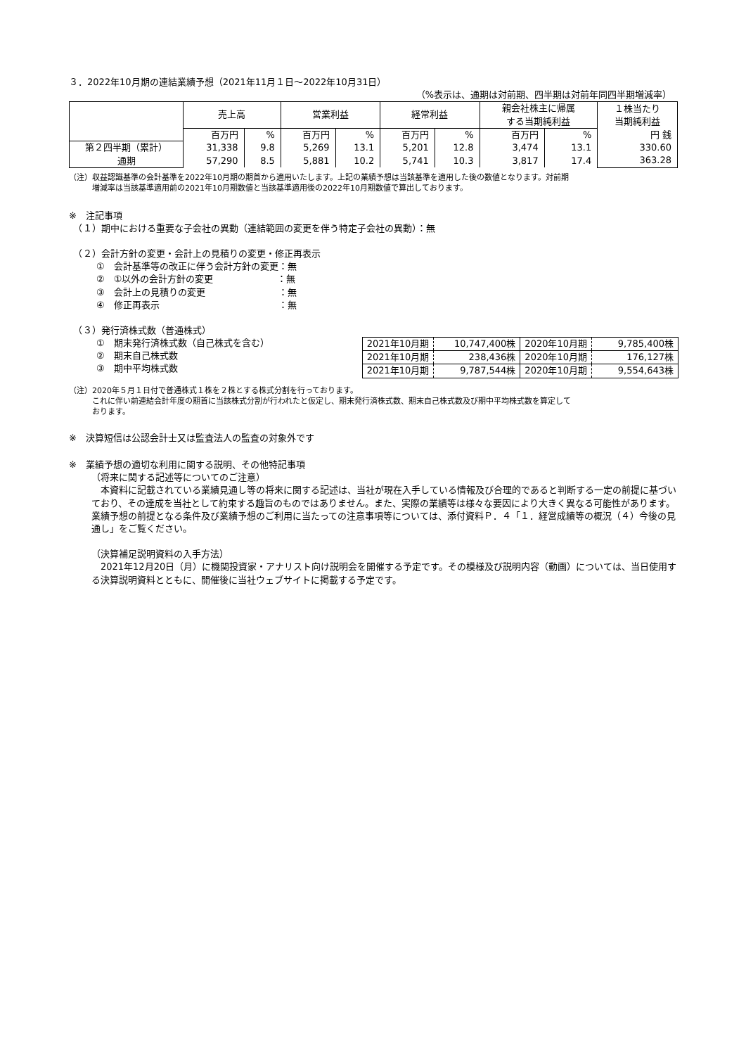３．2022年10月期の連結業績予想（2021年11月１日～2022年10月31日）
（%表示は、通期は対前期、四半期は対前年同四半期増減率）
| | 売上高 | | 営業利益 | | 経常利益 | | 親会社株主に帰属 する当期純利益 | | １株当たり 当期純利益 |
| --- | --- | --- | --- | --- | --- | --- | --- | --- | --- |
| | 百万円 | % | 百万円 | % | 百万円 | % | 百万円 | % | 円 銭 |
| 第２四半期（累計） 通期 | 31,338 57,290 | 9.8 8.5 | 5,269 5,881 | 13.1 10.2 | 5,201 5,741 | 12.8 10.3 | 3,474 3,817 | 13.1 17.4 | 330.60 363.28 |
（注）収益認識基準の会計基準を2022年10月期の期首から適用いたします。上記の業績予想は当該基準を適用した後の数値となります。対前期
　　　増減率は当該基準適用前の2021年10月期数値と当該基準適用後の2022年10月期数値で算出しております。
※　注記事項
　（１）期中における重要な子会社の異動（連結範囲の変更を伴う特定子会社の異動）：無
　（２）会計方針の変更・会計上の見積りの変更・修正再表示
　　　①　会計基準等の改正に伴う会計方針の変更：無
　　　②　①以外の会計方針の変更　　　　　　　：無
　　　③　会計上の見積りの変更　　　　　　　　：無
　　　④　修正再表示　　　　　　　　　　　　　：無
　（３）発行済株式数（普通株式）
　　　①　期末発行済株式数（自己株式を含む）
　　　②　期末自己株式数
　　　③　期中平均株式数
| 2021年10月期 | 10,747,400株 | 2020年10月期 | 9,785,400株 |
| 2021年10月期 | 238,436株 | 2020年10月期 | 176,127株 |
| 2021年10月期 | 9,787,544株 | 2020年10月期 | 9,554,643株 |
（注）2020年５月１日付で普通株式１株を２株とする株式分割を行っております。
　　　これに伴い前連結会計年度の期首に当該株式分割が行われたと仮定し、期末発行済株式数、期末自己株式数及び期中平均株式数を算定して
　　　おります。
※　決算短信は公認会計士又は監査法人の監査の対象外です
※　業績予想の適切な利用に関する説明、その他特記事項
（将来に関する記述等についてのご注意）
　本資料に記載されている業績見通し等の将来に関する記述は、当社が現在入手している情報及び合理的であると判断する一定の前提に基づいており、その達成を当社として約束する趣旨のものではありません。また、実際の業績等は様々な要因により大きく異なる可能性があります。業績予想の前提となる条件及び業績予想のご利用に当たっての注意事項等については、添付資料Ｐ．４「１．経営成績等の概況（４）今後の見通し」をご覧ください。
（決算補足説明資料の入手方法）
　2021年12月20日（月）に機関投資家・アナリスト向け説明会を開催する予定です。その模様及び説明内容（動画）については、当日使用する決算説明資料とともに、開催後に当社ウェブサイトに掲載する予定です。